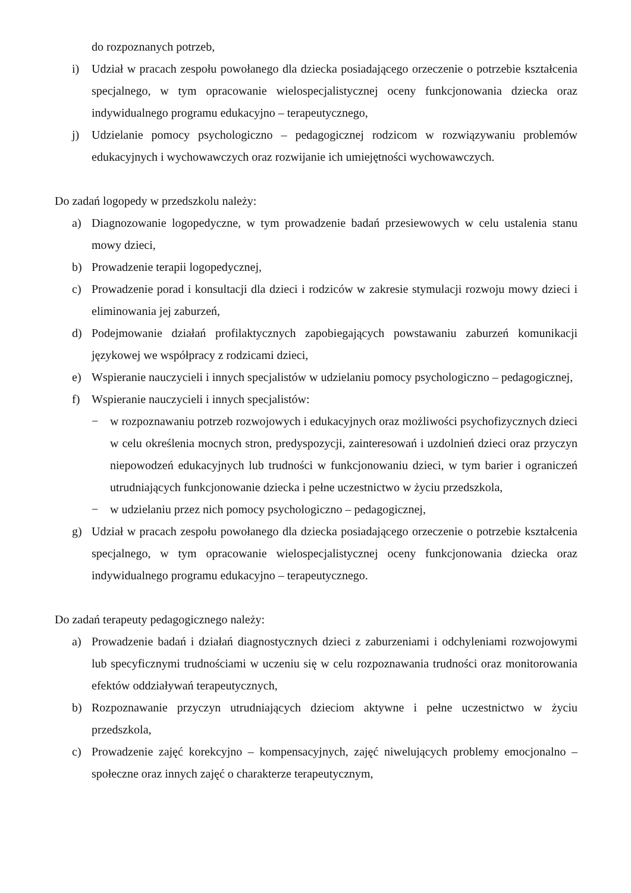do rozpoznanych potrzeb,
i) Udział w pracach zespołu powołanego dla dziecka posiadającego orzeczenie o potrzebie kształcenia specjalnego, w tym opracowanie wielospecjalistycznej oceny funkcjonowania dziecka oraz indywidualnego programu edukacyjno – terapeutycznego,
j) Udzielanie pomocy psychologiczno – pedagogicznej rodzicom w rozwiązywaniu problemów edukacyjnych i wychowawczych oraz rozwijanie ich umiejętności wychowawczych.
Do zadań logopedy w przedszkolu należy:
a) Diagnozowanie logopedyczne, w tym prowadzenie badań przesiewowych w celu ustalenia stanu mowy dzieci,
b) Prowadzenie terapii logopedycznej,
c) Prowadzenie porad i konsultacji dla dzieci i rodziców w zakresie stymulacji rozwoju mowy dzieci i eliminowania jej zaburzeń,
d) Podejmowanie działań profilaktycznych zapobiegających powstawaniu zaburzeń komunikacji językowej we współpracy z rodzicami dzieci,
e) Wspieranie nauczycieli i innych specjalistów w udzielaniu pomocy psychologiczno – pedagogicznej,
f) Wspieranie nauczycieli i innych specjalistów:
− w rozpoznawaniu potrzeb rozwojowych i edukacyjnych oraz możliwości psychofizycznych dzieci w celu określenia mocnych stron, predyspozycji, zainteresowań i uzdolnień dzieci oraz przyczyn niepowodzeń edukacyjnych lub trudności w funkcjonowaniu dzieci, w tym barier i ograniczeń utrudniających funkcjonowanie dziecka i pełne uczestnictwo w życiu przedszkola,
− w udzielaniu przez nich pomocy psychologiczno – pedagogicznej,
g) Udział w pracach zespołu powołanego dla dziecka posiadającego orzeczenie o potrzebie kształcenia specjalnego, w tym opracowanie wielospecjalistycznej oceny funkcjonowania dziecka oraz indywidualnego programu edukacyjno – terapeutycznego.
Do zadań terapeuty pedagogicznego należy:
a) Prowadzenie badań i działań diagnostycznych dzieci z zaburzeniami i odchyleniami rozwojowymi lub specyficznymi trudnościami w uczeniu się w celu rozpoznawania trudności oraz monitorowania efektów oddziaływań terapeutycznych,
b) Rozpoznawanie przyczyn utrudniających dzieciom aktywne i pełne uczestnictwo w życiu przedszkola,
c) Prowadzenie zajęć korekcyjno – kompensacyjnych, zajęć niwelujących problemy emocjonalno – społeczne oraz innych zajęć o charakterze terapeutycznym,